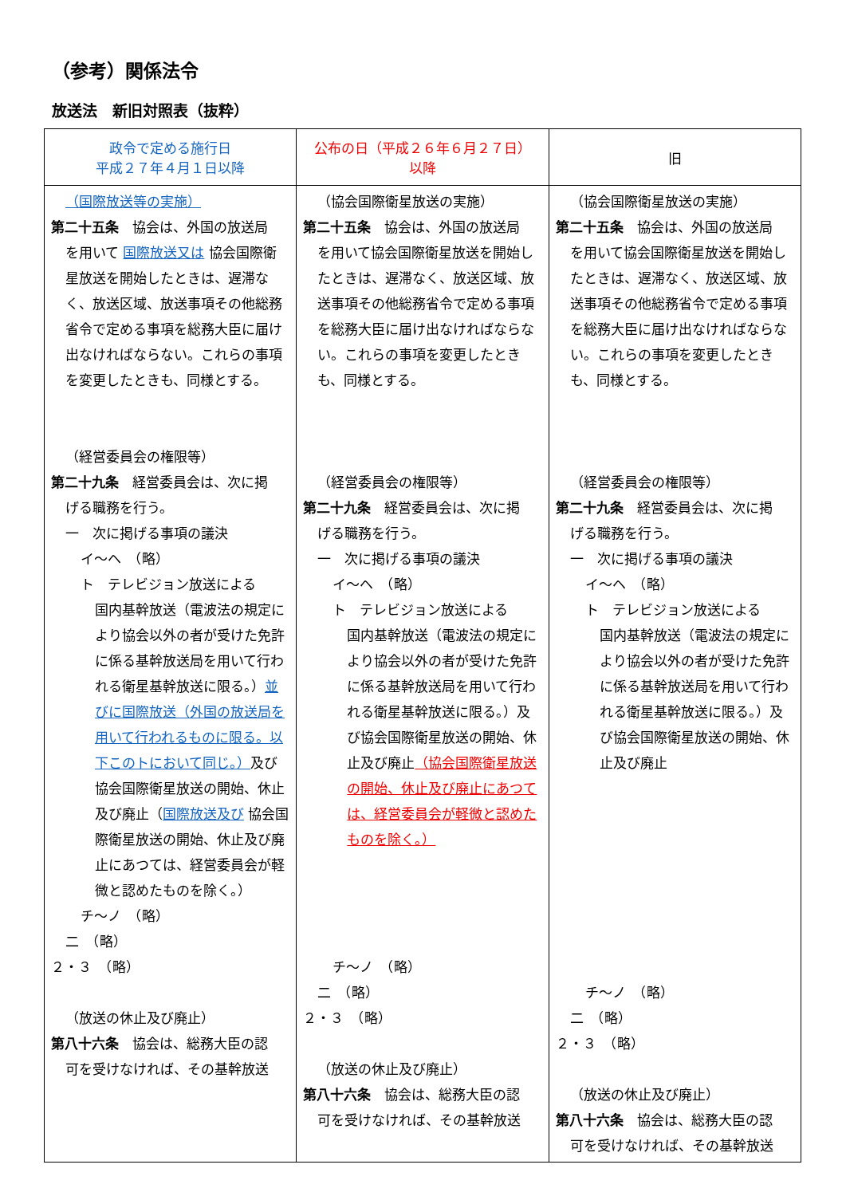（参考）関係法令
放送法　新旧対照表（抜粋）
| 政令で定める施行日 平成２７年４月１日以降 | 公布の日（平成２６年６月２７日） 以降 | 旧 |
| --- | --- | --- |
| （国際放送等の実施） 第二十五条 協会は、外国の放送局 を用いて 国際放送又は 協会国際衛星放送を開始したときは、遅滞なく、放送区域、放送事項その他総務省令で定める事項を総務大臣に届け出なければならない。これらの事項を変更したときも、同様とする。 （経営委員会の権限等） 第二十九条 経営委員会は、次に掲 げる職務を行う。 一 次に掲げる事項の議決 イ～ヘ （略） ト テレビジョン放送による 国内基幹放送（電波法の規定により協会以外の者が受けた免許に係る基幹放送局を用いて行われる衛星基幹放送に限る。） 並びに国際放送（外国の放送局を用いて行われるものに限る。以下このトにおいて同じ。） 及び協会国際衛星放送の開始、休止及び廃止（ 国際放送及び 協会国際衛星放送の開始、休止及び廃止にあつては、経営委員会が軽微と認めたものを除く。） チ～ノ （略） 二 （略） ２・３ （略） （放送の休止及び廃止） 第八十六条 協会は、総務大臣の認 可を受けなければ、その基幹放送 | （協会国際衛星放送の実施） 第二十五条 協会は、外国の放送局 を用いて協会国際衛星放送を開始したときは、遅滞なく、放送区域、放送事項その他総務省令で定める事項を総務大臣に届け出なければならない。これらの事項を変更したときも、同様とする。 （経営委員会の権限等） 第二十九条 経営委員会は、次に掲 げる職務を行う。 一 次に掲げる事項の議決 イ～ヘ （略） ト テレビジョン放送による 国内基幹放送（電波法の規定により協会以外の者が受けた免許に係る基幹放送局を用いて行われる衛星基幹放送に限る。）及び協会国際衛星放送の開始、休止及び廃止 （協会国際衛星放送の開始、休止及び廃止にあつては、経営委員会が軽微と認めたものを除く。） チ～ノ （略） 二 （略） ２・３ （略） （放送の休止及び廃止） 第八十六条 協会は、総務大臣の認 可を受けなければ、その基幹放送 | （協会国際衛星放送の実施） 第二十五条 協会は、外国の放送局 を用いて協会国際衛星放送を開始したときは、遅滞なく、放送区域、放送事項その他総務省令で定める事項を総務大臣に届け出なければならない。これらの事項を変更したときも、同様とする。 （経営委員会の権限等） 第二十九条 経営委員会は、次に掲 げる職務を行う。 一 次に掲げる事項の議決 イ～ヘ （略） ト テレビジョン放送による 国内基幹放送（電波法の規定により協会以外の者が受けた免許に係る基幹放送局を用いて行われる衛星基幹放送に限る。）及び協会国際衛星放送の開始、休止及び廃止 チ～ノ （略） 二 （略） ２・３ （略） （放送の休止及び廃止） 第八十六条 協会は、総務大臣の認 可を受けなければ、その基幹放送 |